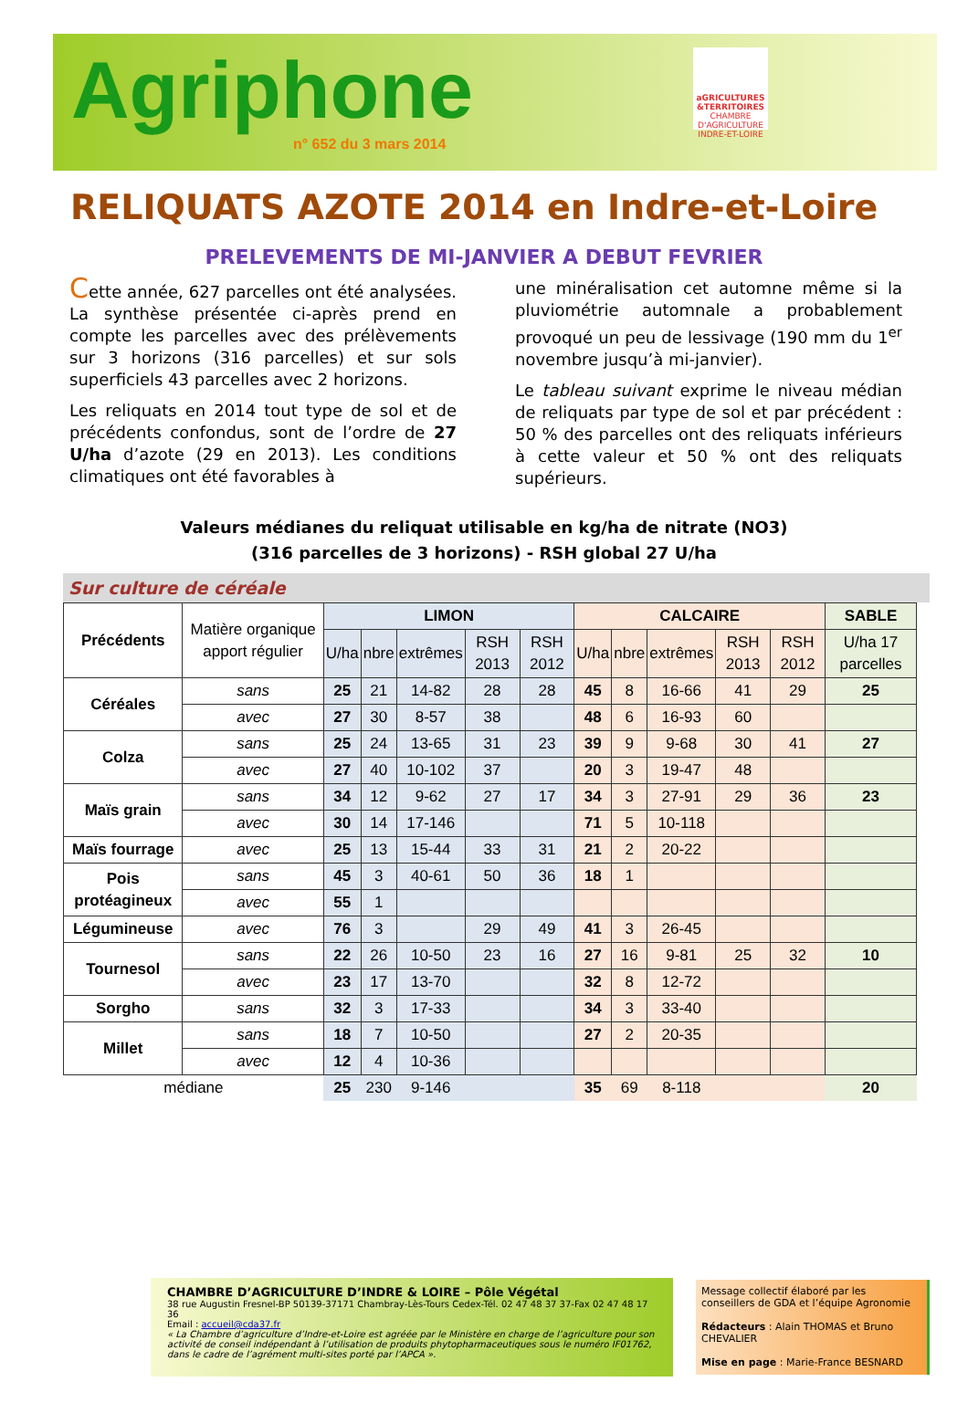Agriphone
n° 652 du 3 mars 2014
aGRICULTURES
&TERRITOIRES
CHAMBRE D'AGRICULTURE
INDRE-ET-LOIRE
RELIQUATS AZOTE 2014 en Indre-et-Loire
PRELEVEMENTS DE MI-JANVIER A DEBUT FEVRIER
Cette année, 627 parcelles ont été analysées. La synthèse présentée ci-après prend en compte les parcelles avec des prélèvements sur 3 horizons (316 parcelles) et sur sols superficiels 43 parcelles avec 2 horizons.
Les reliquats en 2014 tout type de sol et de précédents confondus, sont de l’ordre de 27 U/ha d’azote (29 en 2013). Les conditions climatiques ont été favorables à
une minéralisation cet automne même si la pluviométrie automnale a probablement provoqué un peu de lessivage (190 mm du 1<sup>er</sup> novembre jusqu’à mi-janvier).
Le tableau suivant exprime le niveau médian de reliquats par type de sol et par précédent : 50 % des parcelles ont des reliquats inférieurs à cette valeur et 50 % ont des reliquats supérieurs.
Valeurs médianes du reliquat utilisable en kg/ha de nitrate (NO3)
(316 parcelles de 3 horizons) - RSH global 27 U/ha
Sur culture de céréale
| Précédents | Matière organique apport régulier | LIMON | | | | | CALCAIRE | | | | | SABLE |
| | | U/ha | nbre | extrêmes | RSH 2013 | RSH 2012 | U/ha | nbre | extrêmes | RSH 2013 | RSH 2012 | U/ha 17 parcelles |
| Céréales | sans | 25 | 21 | 14-82 | 28 | 28 | 45 | 8 | 16-66 | 41 | 29 | 25 |
| | avec | 27 | 30 | 8-57 | 38 | | 48 | 6 | 16-93 | 60 | | |
| Colza | sans | 25 | 24 | 13-65 | 31 | 23 | 39 | 9 | 9-68 | 30 | 41 | 27 |
| | avec | 27 | 40 | 10-102 | 37 | | 20 | 3 | 19-47 | 48 | | |
| Maïs grain | sans | 34 | 12 | 9-62 | 27 | 17 | 34 | 3 | 27-91 | 29 | 36 | 23 |
| | avec | 30 | 14 | 17-146 | | | 71 | 5 | 10-118 | | | |
| Maïs fourrage | avec | 25 | 13 | 15-44 | 33 | 31 | 21 | 2 | 20-22 | | | |
| Pois protéagineux | sans | 45 | 3 | 40-61 | 50 | 36 | 18 | 1 | | | | |
| | avec | 55 | 1 | | | | | | | | | |
| Légumineuse | avec | 76 | 3 | | 29 | 49 | 41 | 3 | 26-45 | | | |
| Tournesol | sans | 22 | 26 | 10-50 | 23 | 16 | 27 | 16 | 9-81 | 25 | 32 | 10 |
| | avec | 23 | 17 | 13-70 | | | 32 | 8 | 12-72 | | | |
| Sorgho | sans | 32 | 3 | 17-33 | | | 34 | 3 | 33-40 | | | |
| Millet | sans | 18 | 7 | 10-50 | | | 27 | 2 | 20-35 | | | |
| | avec | 12 | 4 | 10-36 | | | | | | | | |
| médiane | | 25 | 230 | 9-146 | | | 35 | 69 | 8-118 | | | 20 |
CHAMBRE D’AGRICULTURE D’INDRE & LOIRE – Pôle Végétal
38 rue Augustin Fresnel-BP 50139-37171 Chambray-Lès-Tours Cedex-Tél. 02 47 48 37 37-Fax 02 47 48 17 36
Email : accueil@cda37.fr
« La Chambre d’agriculture d’Indre-et-Loire est agréée par le Ministère en charge de l’agriculture pour son activité de conseil indépendant à l’utilisation de produits phytopharmaceutiques sous le numéro IF01762, dans le cadre de l’agrément multi-sites porté par l’APCA ».
Message collectif élaboré par les conseillers de GDA et l’équipe Agronomie
Rédacteurs : Alain THOMAS et Bruno CHEVALIER
Mise en page : Marie-France BESNARD